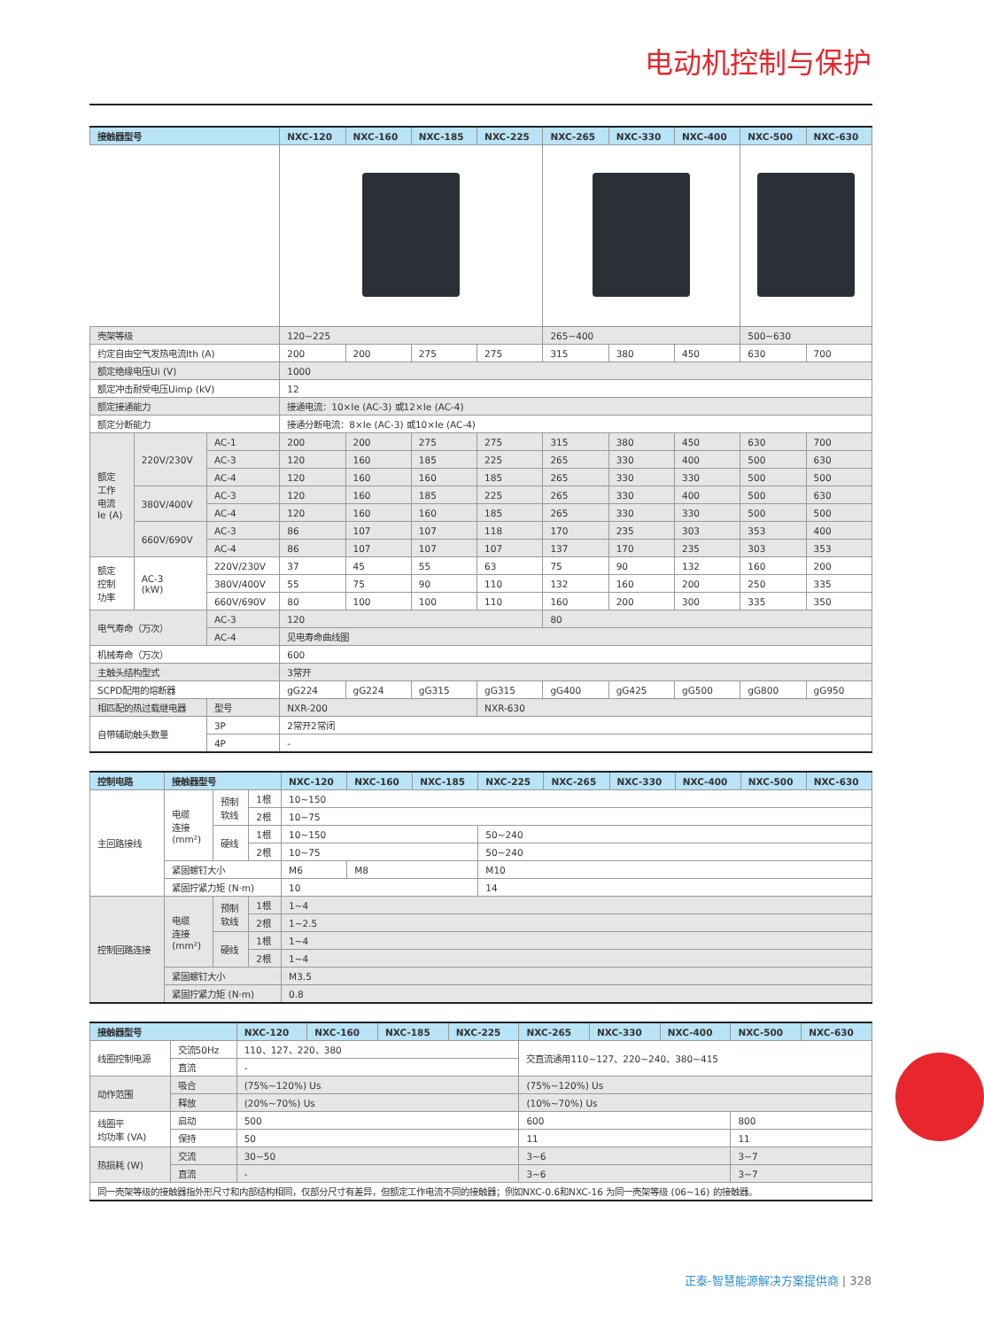电动机控制与保护
| 接触器型号 | | | NXC-120 | NXC-160 | NXC-185 | NXC-225 | NXC-265 | NXC-330 | NXC-400 | NXC-500 | NXC-630 |
| --- | --- | --- | --- | --- | --- | --- | --- | --- | --- | --- | --- |
| 壳架等级 | | | 120~225 | | | | 265~400 | | | 500~630 | |
| 约定自由空气发热电流Ith (A) | | | 200 | 200 | 275 | 275 | 315 | 380 | 450 | 630 | 700 |
| 额定绝缘电压Ui (V) | | | 1000 | | | | | | | | |
| 额定冲击耐受电压Uimp (kV) | | | 12 | | | | | | | | |
| 额定接通能力 | | | 接通电流：10×Ie (AC-3) 或12×Ie (AC-4) | | | | | | | | |
| 额定分断能力 | | | 接通分断电流：8×Ie (AC-3) 或10×Ie (AC-4) | | | | | | | | |
| 额定 工作 电流 Ie (A) | 220V/230V | AC-1 | 200 | 200 | 275 | 275 | 315 | 380 | 450 | 630 | 700 |
| | | AC-3 | 120 | 160 | 185 | 225 | 265 | 330 | 400 | 500 | 630 |
| | | AC-4 | 120 | 160 | 160 | 185 | 265 | 330 | 330 | 500 | 500 |
| | 380V/400V | AC-3 | 120 | 160 | 185 | 225 | 265 | 330 | 400 | 500 | 630 |
| | | AC-4 | 120 | 160 | 160 | 185 | 265 | 330 | 330 | 500 | 500 |
| | 660V/690V | AC-3 | 86 | 107 | 107 | 118 | 170 | 235 | 303 | 353 | 400 |
| | | AC-4 | 86 | 107 | 107 | 107 | 137 | 170 | 235 | 303 | 353 |
| 额定 控制 功率 | AC-3 (kW) | 220V/230V | 37 | 45 | 55 | 63 | 75 | 90 | 132 | 160 | 200 |
| | | 380V/400V | 55 | 75 | 90 | 110 | 132 | 160 | 200 | 250 | 335 |
| | | 660V/690V | 80 | 100 | 100 | 110 | 160 | 200 | 300 | 335 | 350 |
| 电气寿命（万次） | | AC-3 | 120 | | | | 80 | | | | |
| | | AC-4 | 见电寿命曲线图 | | | | | | | | |
| 机械寿命（万次） | | | 600 | | | | | | | | |
| 主触头结构型式 | | | 3常开 | | | | | | | | |
| SCPD配用的熔断器 | | | gG224 | gG224 | gG315 | gG315 | gG400 | gG425 | gG500 | gG800 | gG950 |
| 相匹配的热过载继电器 | | 型号 | NXR-200 | | | NXR-630 | | | | | |
| 自带辅助触头数量 | | 3P | 2常开2常闭 | | | | | | | | |
| | | 4P | - | | | | | | | | |
| 控制电路 | 接触器型号 | | | NXC-120 | NXC-160 | NXC-185 | NXC-225 | NXC-265 | NXC-330 | NXC-400 | NXC-500 | NXC-630 |
| --- | --- | --- | --- | --- | --- | --- | --- | --- | --- | --- | --- | --- |
| 主回路接线 | 电缆 连接 (mm²) | 预制 软线 | 1根 | 10~150 | | | | | | | | |
| | | | 2根 | 10~75 | | | | | | | | |
| | | 硬线 | 1根 | 10~150 | | | 50~240 | | | | | |
| | | | 2根 | 10~75 | | | 50~240 | | | | | |
| | 紧固螺钉大小 | | | M6 | M8 | | M10 | | | | | |
| | 紧固拧紧力矩 (N·m) | | | 10 | | | 14 | | | | | |
| 控制回路连接 | 电缆 连接 (mm²) | 预制 软线 | 1根 | 1~4 | | | | | | | | |
| | | | 2根 | 1~2.5 | | | | | | | | |
| | | 硬线 | 1根 | 1~4 | | | | | | | | |
| | | | 2根 | 1~4 | | | | | | | | |
| | 紧固螺钉大小 | | | M3.5 | | | | | | | | |
| | 紧固拧紧力矩 (N·m) | | | 0.8 | | | | | | | | |
| 接触器型号 | | NXC-120 | NXC-160 | NXC-185 | NXC-225 | NXC-265 | NXC-330 | NXC-400 | NXC-500 | NXC-630 |
| --- | --- | --- | --- | --- | --- | --- | --- | --- | --- | --- |
| 线圈控制电源 | 交流50Hz | 110、127、220、380 | | | | 交直流通用110~127、220~240、380~415 | | | | |
| | 直流 | - | | | | | | | | |
| 动作范围 | 吸合 | (75%~120%) Us | | | | (75%~120%) Us | | | | |
| | 释放 | (20%~70%) Us | | | | (10%~70%) Us | | | | |
| 线圈平 均功率 (VA) | 启动 | 500 | | | | 600 | | | 800 | |
| | 保持 | 50 | | | | 11 | | | 11 | |
| 热损耗 (W) | 交流 | 30~50 | | | | 3~6 | | | 3~7 | |
| | 直流 | - | | | | 3~6 | | | 3~7 | |
| 同一壳架等级的接触器指外形尺寸和内部结构相同，仅部分尺寸有差异，但额定工作电流不同的接触器；例如NXC-0.6和NXC-16 为同一壳架等级 (06~16) 的接触器。 | | | | | | | | | | |
正泰-智慧能源解决方案提供商 | 328